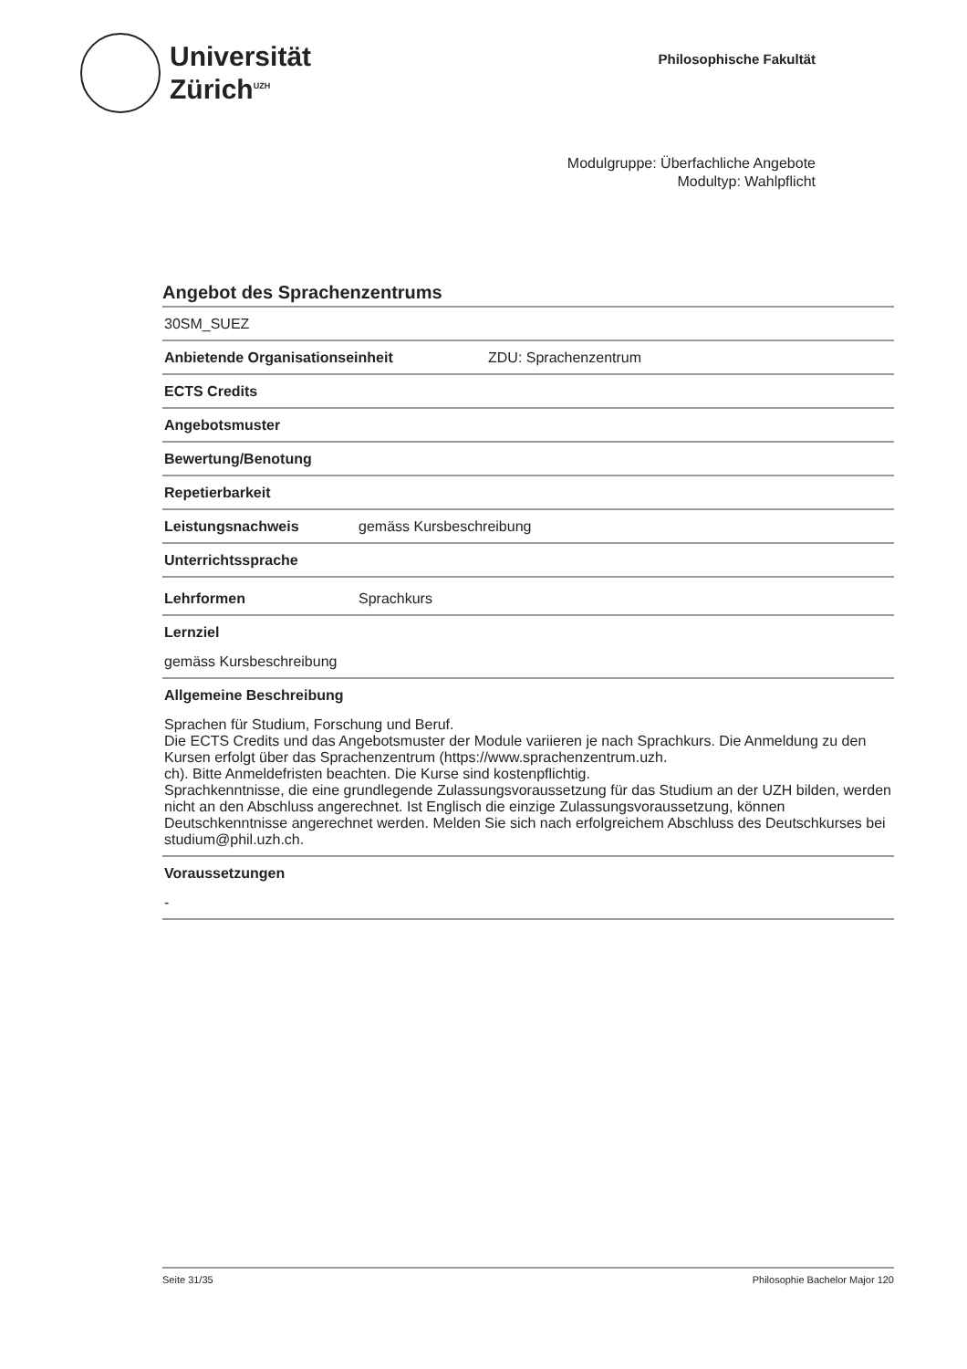Universität
Zürich<sup>UZH</sup>
Philosophische Fakultät
Modulgruppe: Überfachliche Angebote
Modultyp: Wahlpflicht
Angebot des Sprachenzentrums
30SM_SUEZ
Anbietende Organisationseinheit ZDU: Sprachenzentrum
ECTS Credits
Angebotsmuster
Bewertung/Benotung
Repetierbarkeit
Leistungsnachweis gemäss Kursbeschreibung
Unterrichtssprache
Lehrformen Sprachkurs
Lernziel
gemäss Kursbeschreibung
Allgemeine Beschreibung
Sprachen für Studium, Forschung und Beruf.
Die ECTS Credits und das Angebotsmuster der Module variieren je nach Sprachkurs. Die Anmeldung zu den Kursen erfolgt über das Sprachenzentrum (https://www.sprachenzentrum.uzh.
ch). Bitte Anmeldefristen beachten. Die Kurse sind kostenpflichtig.
Sprachkenntnisse, die eine grundlegende Zulassungsvoraussetzung für das Studium an der UZH bilden, werden nicht an den Abschluss angerechnet. Ist Englisch die einzige Zulassungsvoraussetzung, können Deutschkenntnisse angerechnet werden. Melden Sie sich nach erfolgreichem Abschluss des Deutschkurses bei studium@phil.uzh.ch.
Voraussetzungen
-
Seite 31/35 Philosophie Bachelor Major 120